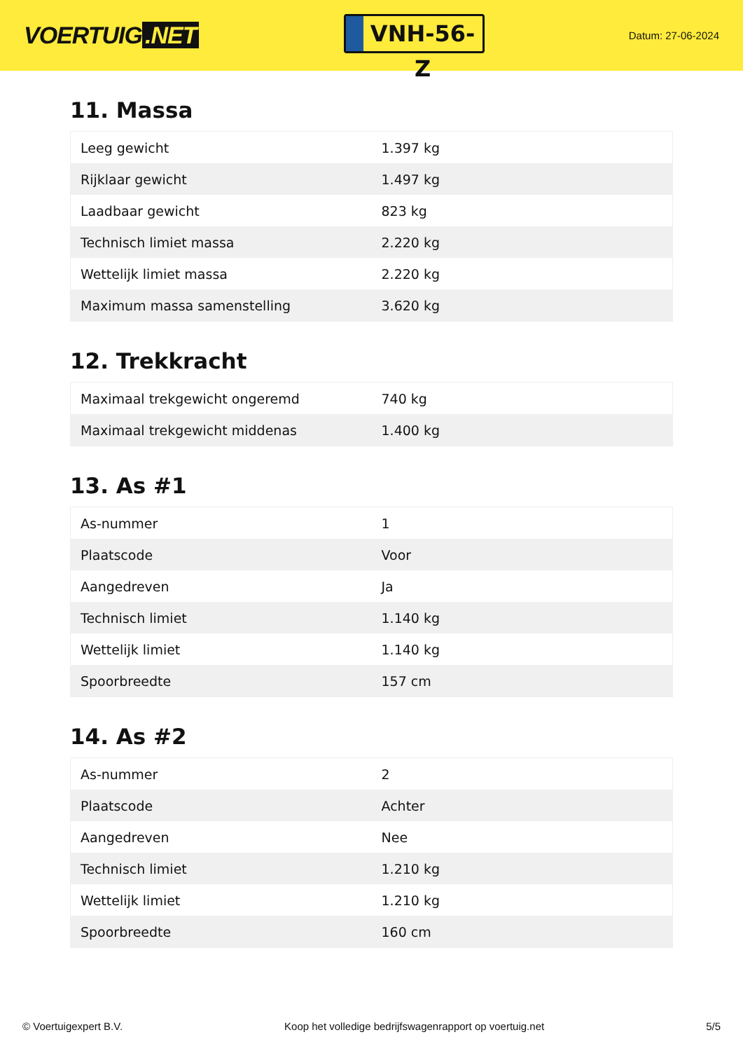VOERTUIG.NET
VNH-56-Z
Datum: 27-06-2024
11. Massa
| Leeg gewicht | 1.397 kg |
| Rijklaar gewicht | 1.497 kg |
| Laadbaar gewicht | 823 kg |
| Technisch limiet massa | 2.220 kg |
| Wettelijk limiet massa | 2.220 kg |
| Maximum massa samenstelling | 3.620 kg |
12. Trekkracht
| Maximaal trekgewicht ongeremd | 740 kg |
| Maximaal trekgewicht middenas | 1.400 kg |
13. As #1
| As-nummer | 1 |
| Plaatscode | Voor |
| Aangedreven | Ja |
| Technisch limiet | 1.140 kg |
| Wettelijk limiet | 1.140 kg |
| Spoorbreedte | 157 cm |
14. As #2
| As-nummer | 2 |
| Plaatscode | Achter |
| Aangedreven | Nee |
| Technisch limiet | 1.210 kg |
| Wettelijk limiet | 1.210 kg |
| Spoorbreedte | 160 cm |
© Voertuigexpert B.V. Koop het volledige bedrijfswagenrapport op voertuig.net 5/5